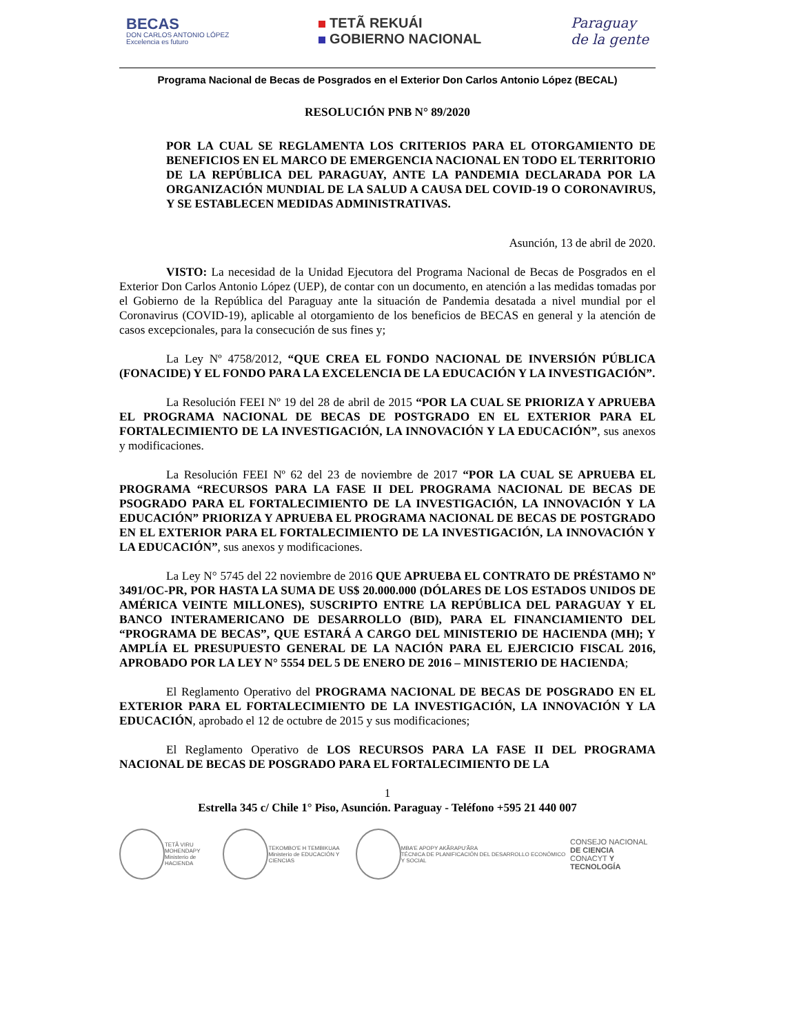BECAS
DON CARLOS ANTONIO LÓPEZ
Excelencia es futuro
TETÃ REKUÁI
GOBIERNO NACIONAL
Paraguay
de la gente
Programa Nacional de Becas de Posgrados en el Exterior Don Carlos Antonio López (BECAL)
RESOLUCIÓN PNB N° 89/2020
POR LA CUAL SE REGLAMENTA LOS CRITERIOS PARA EL OTORGAMIENTO DE BENEFICIOS EN EL MARCO DE EMERGENCIA NACIONAL EN TODO EL TERRITORIO DE LA REPÚBLICA DEL PARAGUAY, ANTE LA PANDEMIA DECLARADA POR LA ORGANIZACIÓN MUNDIAL DE LA SALUD A CAUSA DEL COVID-19 O CORONAVIRUS, Y SE ESTABLECEN MEDIDAS ADMINISTRATIVAS.
Asunción, 13 de abril de 2020.
VISTO: La necesidad de la Unidad Ejecutora del Programa Nacional de Becas de Posgrados en el Exterior Don Carlos Antonio López (UEP), de contar con un documento, en atención a las medidas tomadas por el Gobierno de la República del Paraguay ante la situación de Pandemia desatada a nivel mundial por el Coronavirus (COVID-19), aplicable al otorgamiento de los beneficios de BECAS en general y la atención de casos excepcionales, para la consecución de sus fines y;
La Ley Nº 4758/2012, “QUE CREA EL FONDO NACIONAL DE INVERSIÓN PÚBLICA (FONACIDE) Y EL FONDO PARA LA EXCELENCIA DE LA EDUCACIÓN Y LA INVESTIGACIÓN”.
La Resolución FEEI Nº 19 del 28 de abril de 2015 “POR LA CUAL SE PRIORIZA Y APRUEBA EL PROGRAMA NACIONAL DE BECAS DE POSTGRADO EN EL EXTERIOR PARA EL FORTALECIMIENTO DE LA INVESTIGACIÓN, LA INNOVACIÓN Y LA EDUCACIÓN”, sus anexos y modificaciones.
La Resolución FEEI Nº 62 del 23 de noviembre de 2017 “POR LA CUAL SE APRUEBA EL PROGRAMA “RECURSOS PARA LA FASE II DEL PROGRAMA NACIONAL DE BECAS DE PSOGRADO PARA EL FORTALECIMIENTO DE LA INVESTIGACIÓN, LA INNOVACIÓN Y LA EDUCACIÓN” PRIORIZA Y APRUEBA EL PROGRAMA NACIONAL DE BECAS DE POSTGRADO EN EL EXTERIOR PARA EL FORTALECIMIENTO DE LA INVESTIGACIÓN, LA INNOVACIÓN Y LA EDUCACIÓN”, sus anexos y modificaciones.
La Ley N° 5745 del 22 noviembre de 2016 QUE APRUEBA EL CONTRATO DE PRÉSTAMO Nº 3491/OC-PR, POR HASTA LA SUMA DE US$ 20.000.000 (DÓLARES DE LOS ESTADOS UNIDOS DE AMÉRICA VEINTE MILLONES), SUSCRIPTO ENTRE LA REPÚBLICA DEL PARAGUAY Y EL BANCO INTERAMERICANO DE DESARROLLO (BID), PARA EL FINANCIAMIENTO DEL “PROGRAMA DE BECAS”, QUE ESTARÁ A CARGO DEL MINISTERIO DE HACIENDA (MH); Y AMPLÍA EL PRESUPUESTO GENERAL DE LA NACIÓN PARA EL EJERCICIO FISCAL 2016, APROBADO POR LA LEY N° 5554 DEL 5 DE ENERO DE 2016 – MINISTERIO DE HACIENDA;
El Reglamento Operativo del PROGRAMA NACIONAL DE BECAS DE POSGRADO EN EL EXTERIOR PARA EL FORTALECIMIENTO DE LA INVESTIGACIÓN, LA INNOVACIÓN Y LA EDUCACIÓN, aprobado el 12 de octubre de 2015 y sus modificaciones;
El Reglamento Operativo de LOS RECURSOS PARA LA FASE II DEL PROGRAMA NACIONAL DE BECAS DE POSGRADO PARA EL FORTALECIMIENTO DE LA
1
Estrella 345 c/ Chile 1° Piso, Asunción. Paraguay - Teléfono +595 21 440 007
TETÃ VIRU MOHENDAPY
Ministerio de HACIENDA
TEKOMBO'E H TEMBIKUAA
Ministerio de EDUCACIÓN Y CIENCIAS
MBA'E APOPY AKÃRAPU'ÃRA
TÉCNICA DE PLANIFICACIÓN DEL DESARROLLO ECONÓMICO Y SOCIAL
CONSEJO NACIONAL
DE CIENCIA
CONACYT Y TECNOLOGÍA